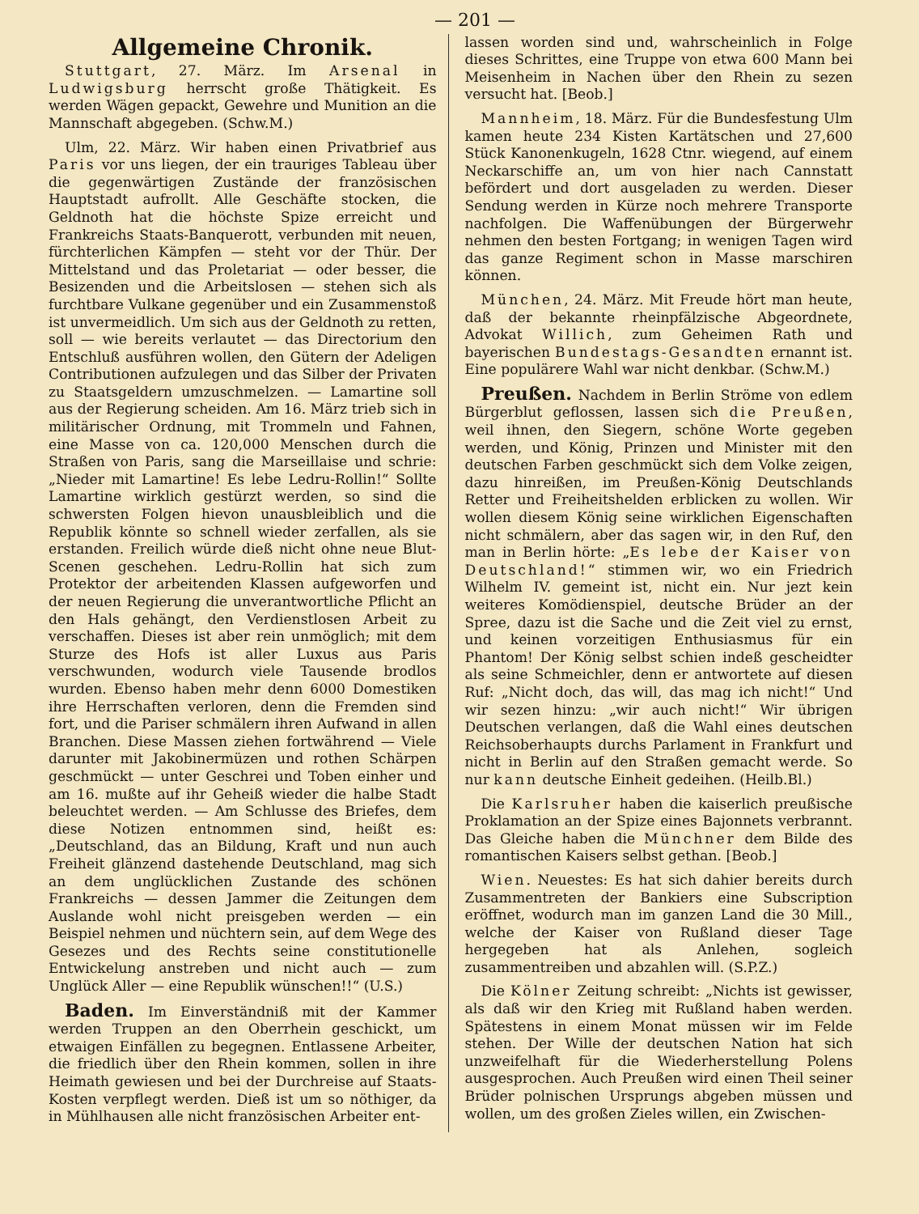— 201 —
Allgemeine Chronik.
Stuttgart, 27. März. Im Arsenal in Ludwigsburg herrscht große Thätigkeit. Es werden Wägen gepackt, Gewehre und Munition an die Mannschaft abgegeben. (Schw.M.)
Ulm, 22. März. Wir haben einen Privatbrief aus Paris vor uns liegen, der ein trauriges Tableau über die gegenwärtigen Zustände der französischen Hauptstadt aufrollt. Alle Geschäfte stocken, die Geldnoth hat die höchste Spize erreicht und Frankreichs Staats-Banquerott, verbunden mit neuen, fürchterlichen Kämpfen — steht vor der Thür. Der Mittelstand und das Proletariat — oder besser, die Besizenden und die Arbeitslosen — stehen sich als furchtbare Vulkane gegenüber und ein Zusammenstoß ist unvermeidlich. Um sich aus der Geldnoth zu retten, soll — wie bereits verlautet — das Directorium den Entschluß ausführen wollen, den Gütern der Adeligen Contributionen aufzulegen und das Silber der Privaten zu Staatsgeldern umzuschmelzen. — Lamartine soll aus der Regierung scheiden. Am 16. März trieb sich in militärischer Ordnung, mit Trommeln und Fahnen, eine Masse von ca. 120,000 Menschen durch die Straßen von Paris, sang die Marseillaise und schrie: „Nieder mit Lamartine! Es lebe Ledru-Rollin!“ Sollte Lamartine wirklich gestürzt werden, so sind die schwersten Folgen hievon unausbleiblich und die Republik könnte so schnell wieder zerfallen, als sie erstanden. Freilich würde dieß nicht ohne neue Blut-Scenen geschehen. Ledru-Rollin hat sich zum Protektor der arbeitenden Klassen aufgeworfen und der neuen Regierung die unverantwortliche Pflicht an den Hals gehängt, den Verdienstlosen Arbeit zu verschaffen. Dieses ist aber rein unmöglich; mit dem Sturze des Hofs ist aller Luxus aus Paris verschwunden, wodurch viele Tausende brodlos wurden. Ebenso haben mehr denn 6000 Domestiken ihre Herrschaften verloren, denn die Fremden sind fort, und die Pariser schmälern ihren Aufwand in allen Branchen. Diese Massen ziehen fortwährend — Viele darunter mit Jakobinermüzen und rothen Schärpen geschmückt — unter Geschrei und Toben einher und am 16. mußte auf ihr Geheiß wieder die halbe Stadt beleuchtet werden. — Am Schlusse des Briefes, dem diese Notizen entnommen sind, heißt es: „Deutschland, das an Bildung, Kraft und nun auch Freiheit glänzend dastehende Deutschland, mag sich an dem unglücklichen Zustande des schönen Frankreichs — dessen Jammer die Zeitungen dem Auslande wohl nicht preisgeben werden — ein Beispiel nehmen und nüchtern sein, auf dem Wege des Gesezes und des Rechts seine constitutionelle Entwickelung anstreben und nicht auch — zum Unglück Aller — eine Republik wünschen!!“ (U.S.)
Baden. Im Einverständniß mit der Kammer werden Truppen an den Oberrhein geschickt, um etwaigen Einfällen zu begegnen. Entlassene Arbeiter, die friedlich über den Rhein kommen, sollen in ihre Heimath gewiesen und bei der Durchreise auf Staats-Kosten verpflegt werden. Dieß ist um so nöthiger, da in Mühlhausen alle nicht französischen Arbeiter ent-
lassen worden sind und, wahrscheinlich in Folge dieses Schrittes, eine Truppe von etwa 600 Mann bei Meisenheim in Nachen über den Rhein zu sezen versucht hat. [Beob.]
Mannheim, 18. März. Für die Bundesfestung Ulm kamen heute 234 Kisten Kartätschen und 27,600 Stück Kanonenkugeln, 1628 Ctnr. wiegend, auf einem Neckarschiffe an, um von hier nach Cannstatt befördert und dort ausgeladen zu werden. Dieser Sendung werden in Kürze noch mehrere Transporte nachfolgen. Die Waffenübungen der Bürgerwehr nehmen den besten Fortgang; in wenigen Tagen wird das ganze Regiment schon in Masse marschiren können.
München, 24. März. Mit Freude hört man heute, daß der bekannte rheinpfälzische Abgeordnete, Advokat Willich, zum Geheimen Rath und bayerischen Bundestags-Gesandten ernannt ist. Eine populärere Wahl war nicht denkbar. (Schw.M.)
Preußen. Nachdem in Berlin Ströme von edlem Bürgerblut geflossen, lassen sich die Preußen, weil ihnen, den Siegern, schöne Worte gegeben werden, und König, Prinzen und Minister mit den deutschen Farben geschmückt sich dem Volke zeigen, dazu hinreißen, im Preußen-König Deutschlands Retter und Freiheitshelden erblicken zu wollen. Wir wollen diesem König seine wirklichen Eigenschaften nicht schmälern, aber das sagen wir, in den Ruf, den man in Berlin hörte: „Es lebe der Kaiser von Deutschland!“ stimmen wir, wo ein Friedrich Wilhelm IV. gemeint ist, nicht ein. Nur jezt kein weiteres Komödienspiel, deutsche Brüder an der Spree, dazu ist die Sache und die Zeit viel zu ernst, und keinen vorzeitigen Enthusiasmus für ein Phantom! Der König selbst schien indeß gescheidter als seine Schmeichler, denn er antwortete auf diesen Ruf: „Nicht doch, das will, das mag ich nicht!“ Und wir sezen hinzu: „wir auch nicht!“ Wir übrigen Deutschen verlangen, daß die Wahl eines deutschen Reichsoberhaupts durchs Parlament in Frankfurt und nicht in Berlin auf den Straßen gemacht werde. So nur kann deutsche Einheit gedeihen. (Heilb.Bl.)
Die Karlsruher haben die kaiserlich preußische Proklamation an der Spize eines Bajonnets verbrannt. Das Gleiche haben die Münchner dem Bilde des romantischen Kaisers selbst gethan. [Beob.]
Wien. Neuestes: Es hat sich dahier bereits durch Zusammentreten der Bankiers eine Subscription eröffnet, wodurch man im ganzen Land die 30 Mill., welche der Kaiser von Rußland dieser Tage hergegeben hat als Anlehen, sogleich zusammentreiben und abzahlen will. (S.P.Z.)
Die Kölner Zeitung schreibt: „Nichts ist gewisser, als daß wir den Krieg mit Rußland haben werden. Spätestens in einem Monat müssen wir im Felde stehen. Der Wille der deutschen Nation hat sich unzweifelhaft für die Wiederherstellung Polens ausgesprochen. Auch Preußen wird einen Theil seiner Brüder polnischen Ursprungs abgeben müssen und wollen, um des großen Zieles willen, ein Zwischen-